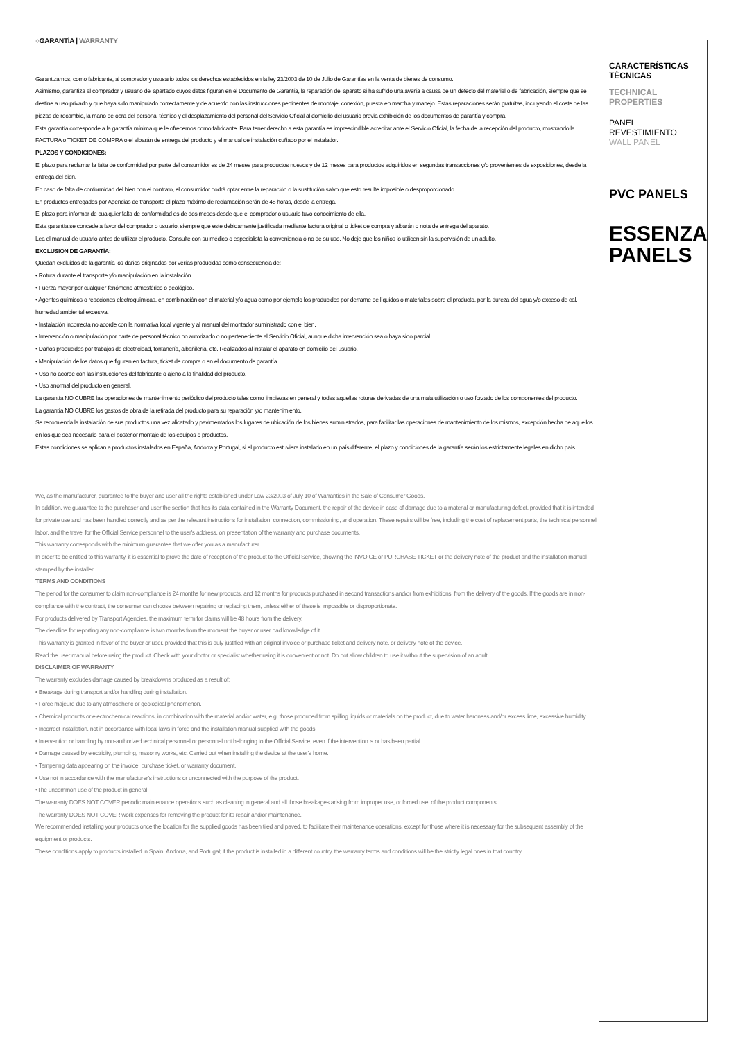○GARANTÍA | WARRANTY
Garantizamos, como fabricante, al comprador y ususario todos los derechos establecidos en la ley 23/2003 de 10 de Julio de Garantías en la venta de bienes de consumo.
Asimismo, garantiza al comprador y usuario del apartado cuyos datos figuran en el Documento de Garantía, la reparación del aparato si ha sufrido una avería a causa de un defecto del material o de fabricación, siempre que se destine a uso privado y que haya sido manipulado correctamente y de acuerdo con las instrucciones pertinentes de montaje, conexión, puesta en marcha y manejo. Estas reparaciones serán gratuitas, incluyendo el coste de las piezas de recambio, la mano de obra del personal técnico y el desplazamiento del personal del Servicio Oficial al domicilio del usuario previa exhibición de los documentos de garantía y compra.
Esta garantía corresponde a la garantía mínima que le ofrecemos como fabricante. Para tener derecho a esta garantía es imprescindible acreditar ante el Servicio Oficial, la fecha de la recepción del producto, mostrando la FACTURA o TICKET DE COMPRA o el albarán de entrega del producto y el manual de instalación cuñado por el instalador.
PLAZOS Y CONDICIONES:
El plazo para reclamar la falta de conformidad por parte del consumidor es de 24 meses para productos nuevos y de 12 meses para productos adquiridos en segundas transacciones y/o provenientes de exposiciones, desde la entrega del bien.
En caso de falta de conformidad del bien con el contrato, el consumidor podrá optar entre la reparación o la sustitución salvo que esto resulte imposible o desproporcionado.
En productos entregados por Agencias de transporte el plazo máximo de reclamación serán de 48 horas, desde la entrega.
El plazo para informar de cualquier falta de conformidad es de dos meses desde que el comprador o usuario tuvo conocimiento de ella.
Esta garantía se concede a favor del comprador o usuario, siempre que este debidamente justificada mediante factura original o ticket de compra y albarán o nota de entrega del aparato.
Lea el manual de usuario antes de utilizar el producto. Consulte con su médico o especialista la conveniencia ó no de su uso. No deje que los niños lo utilicen sin la supervisión de un adulto.
EXCLUSIÓN DE GARANTÍA:
Quedan excluidos de la garantía los daños originados por verías producidas como consecuencia de:
• Rotura durante el transporte y/o manipulación en la instalación.
• Fuerza mayor por cualquier fenómeno atmosférico o geológico.
• Agentes químicos o reacciones electroquímicas, en combinación con el material y/o agua como por ejemplo los producidos por derrame de líquidos o materiales sobre el producto, por la dureza del agua y/o exceso de cal, humedad ambiental excesiva.
• Instalación incorrecta no acorde con la normativa local vigente y al manual del montador suministrado con el bien.
• Intervención o manipulación por parte de personal técnico no autorizado o no perteneciente al Servicio Oficial, aunque dicha intervención sea o haya sido parcial.
• Daños producidos por trabajos de electricidad, fontanería, albañilería, etc. Realizados al instalar el aparato en domicilio del usuario.
• Manipulación de los datos que figuren en factura, ticket de compra o en el documento de garantía.
• Uso no acorde con las instrucciones del fabricante o ajeno a la finalidad del producto.
• Uso anormal del producto en general.
La garantía NO CUBRE las operaciones de mantenimiento periódico del producto tales como limpiezas en general y todas aquellas roturas derivadas de una mala utilización o uso forzado de los componentes del producto.
La garantía NO CUBRE los gastos de obra de la retirada del producto para su reparación y/o mantenimiento.
Se recomienda la instalación de sus productos una vez alicatado y pavimentados los lugares de ubicación de los bienes suministrados, para facilitar las operaciones de mantenimiento de los mismos, excepción hecha de aquellos en los que sea necesario para el posterior montaje de los equipos o productos.
Estas condiciones se aplican a productos instalados en España, Andorra y Portugal, si el producto estuviera instalado en un país diferente, el plazo y condiciones de la garantía serán los estrictamente legales en dicho país.
We, as the manufacturer, guarantee to the buyer and user all the rights established under Law 23/2003 of July 10 of Warranties in the Sale of Consumer Goods.
In addition, we guarantee to the purchaser and user the section that has its data contained in the Warranty Document, the repair of the device in case of damage due to a material or manufacturing defect, provided that it is intended for private use and has been handled correctly and as per the relevant instructions for installation, connection, commissioning, and operation. These repairs will be free, including the cost of replacement parts, the technical personnel labor, and the travel for the Official Service personnel to the user's address, on presentation of the warranty and purchase documents.
This warranty corresponds with the minimum guarantee that we offer you as a manufacturer.
In order to be entitled to this warranty, it is essential to prove the date of reception of the product to the Official Service, showing the INVOICE or PURCHASE TICKET or the delivery note of the product and the installation manual stamped by the installer.
TERMS AND CONDITIONS
The period for the consumer to claim non-compliance is 24 months for new products, and 12 months for products purchased in second transactions and/or from exhibitions, from the delivery of the goods. If the goods are in non-compliance with the contract, the consumer can choose between repairing or replacing them, unless either of these is impossible or disproportionate.
For products delivered by Transport Agencies, the maximum term for claims will be 48 hours from the delivery.
The deadline for reporting any non-compliance is two months from the moment the buyer or user had knowledge of it.
This warranty is granted in favor of the buyer or user, provided that this is duly justified with an original invoice or purchase ticket and delivery note, or delivery note of the device.
Read the user manual before using the product. Check with your doctor or specialist whether using it is convenient or not. Do not allow children to use it without the supervision of an adult.
DISCLAIMER OF WARRANTY
The warranty excludes damage caused by breakdowns produced as a result of:
• Breakage during transport and/or handling during installation.
• Force majeure due to any atmospheric or geological phenomenon.
• Chemical products or electrochemical reactions, in combination with the material and/or water, e.g. those produced from spilling liquids or materials on the product, due to water hardness and/or excess lime, excessive humidity.
• Incorrect installation, not in accordance with local laws in force and the installation manual supplied with the goods.
• Intervention or handling by non-authorized technical personnel or personnel not belonging to the Official Service, even if the intervention is or has been partial.
• Damage caused by electricity, plumbing, masonry works, etc. Carried out when installing the device at the user's home.
• Tampering data appearing on the invoice, purchase ticket, or warranty document.
• Use not in accordance with the manufacturer's instructions or unconnected with the purpose of the product.
•The uncommon use of the product in general.
The warranty DOES NOT COVER periodic maintenance operations such as cleaning in general and all those breakages arising from improper use, or forced use, of the product components.
The warranty DOES NOT COVER work expenses for removing the product for its repair and/or maintenance.
We recommended installing your products once the location for the supplied goods has been tiled and paved, to facilitate their maintenance operations, except for those where it is necessary for the subsequent assembly of the equipment or products.
These conditions apply to products installed in Spain, Andorra, and Portugal; if the product is installed in a different country, the warranty terms and conditions will be the strictly legal ones in that country.
CARACTERÍSTICAS TÉCNICAS
TECHNICAL PROPERTIES
PANEL REVESTIMIENTO
WALL PANEL
PVC PANELS
ESSENZA PANELS